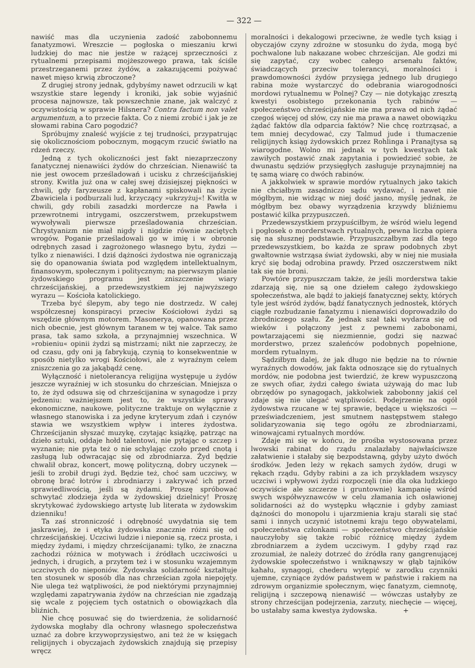— 322 —
nawiść mas dla uczynienia zadość zabobonnemu fanatyzmowi. Wreszcie — pogłoska o mieszaniu krwi ludzkiej do mac nie jestże w rażącej sprzeczności z rytualnemi przepisami mojżeszowego prawa, tak ściśle przestrzeganemi przez żydów, a zakazującemi pożywać nawet mięso krwią zbroczone?
Z drugiej strony jednak, gdybyśmy nawet odrzucili w kąt wszystkie stare legendy i kroniki, jak sobie wyjaśnić procesa najnowsze, tak powszechnie znane, jak walczyć z oczywistością w sprawie Hilsnera? Contra factum non valet argumentum, a to przecie fakta. Co z niemi zrobić i jak je ze słowami rabina Caro pogodzić?
Spróbujmy znaleść wyjście z tej trudności, przypatrując się okolicznościom pobocznym, mogącym rzucić światło na rdzeń rzeczy.
Jedną z tych okoliczności jest fakt niezaprzeczony fanatycznej nienawiści żydów do chrześcian. Nienawiść ta nie jest owocem prześladowań i ucisku z chrześcijańskiej strony. Kwitła już ona w całej swej dzisiejszej piękności w chwili, gdy faryzeusze z kapłanami spiskowali na życie Zbawiciela i podburzali lud, krzyczący »ukrzyżuj«! Kwitła w chwili, gdy robili zasadzki mordercze na Pawła i przewrotnemi intrygami, oszczerstwem, przekupstwem wywoływali pierwsze prześladowania chrześcian. Chrystyanizm nie miał nigdy i nigdzie równie zaciętych wrogów. Poganie prześladowali go w imię i w obronie odrębnych zasad i zagrożonego własnego bytu, żydzi — tylko z nienawiści. I dziś dążności żydostwa nie ograniczają się do opanowania świata pod względem intellektualnym, finansowym, społecznym i politycznym; na pierwszym planie żydowskiego programu jest zniszczenie wiary chrześcijańskiej, a przedewszystkiem jej najwyższego wyrazu — Kościoła katolickiego.
Trzeba być ślepym, aby tego nie dostrzedz. W całej współczesnej konspiracyi przeciw Kościołowi żydzi są wszędzie głównym motorem. Masonerya, opanowana przez nich obecnie, jest głównym taranem w tej walce. Tak samo prasa, tak samo szkoła, a przynajmniej wszechnica. W »robieniu« opinii żydzi są mistrzami; nikt nie zaprzeczy, że od czasu, gdy oni ją fabrykują, czynią to konsekwentnie w sposób nietylko wrogi Kościołowi, ale z wyraźnym celem zniszczenia go za jakąbądź cenę.
Wyłączność i nietolerancya religijna występuje u żydów jeszcze wyraźniej w ich stosunku do chrześcian. Mniejsza o to, że żyd odsuwa się od chrześcijanina w synagodze i przy jedzeniu: ważniejszem jest to, że wszystkie sprawy ekonomiczne, naukowe, polityczne traktuje on wyłącznie z własnego stanowiska i za jedyne kryteryum zdań i czynów stawia we wszystkiem wpływ i interes żydostwa. Chrześcijanin słyszać muzykę, czytając książkę, patrząc na dzieło sztuki, oddaje hołd talentowi, nie pytając o szczep i wyznanie; nie pyta też o nie schylając czoło przed cnotą i zasługą lub odwracając się od zbrodniarza. Żyd będzie chwalił obraz, koncert, mowę polityczną, dobry uczynek — jeśli to zrobił drugi żyd. Będzie też, choć sam uczciwy, w obronę brać łotrów i zbrodniarzy i zakrywać ich przed sprawiedliwością, jeśli są żydami. Proszę spróbować schwytać złodzieja żyda w żydowskiej dzielnicy! Proszę skrytykować żydowskiego artystę lub literata w żydowskim dzienniku!
Ta zaś stronniczość i odrębność uwydatnia się tem jaskrawiej, że i etyka żydowska znacznie różni się od chrześcijańskiej. Uczciwi ludzie i nieponie są, rzecz prosta, i między żydami, i między chrześcijanami: tylko, że znaczna zachodzi różnica w motywach i źródłach uczciwości u jednych, i drugich, a przytem też i w stosunku wzajemnym uczciwych do nieponiów. Żydowska solidarność kształtuje ten stosunek w sposób dla nas chrześcian zgoła niepojęty. Nie ulega też wątpliwości, że pod niektórymi przynajmniej względami zapatrywania żydów na chrześcian nie zgadzają się wcale z pojęciem tych ostatnich o obowiązkach dla bliźnich.
Nie chcę posuwać się do twierdzenia, że solidarność żydowska mogłaby dla ochrony własnego społeczeństwa uznać za dobre krzywoprzysięstwo, ani też że w księgach religijnych i obyczajach żydowskich znajdują się przepisy wręcz
moralności i dekalogowi przeciwne, że wedle tych ksiąg i obyczajów czyny zdrożne w stosunku do żyda, mogą być pochwalone lub nakazane wobec chrześcijan. Ale godzi mi się zapytać, czy wobec całego arsenału faktów, świadczących przeciw tolerancyi, moralności i prawdomowności żydów przysięga jednego lub drugiego rabina może wystarczyć do odebrania wiarogodności mordowi rytualnemu w Polnej? Czy — nie dotykając zresztą kwestyi osobistego przekonania tych rabinów — społeczeństwo chrześcijańskie nie ma prawa od nich żądać czegoś więcej od słów, czy nie ma prawa a nawet obowiązku żądać faktów dla odparcia faktów? Nie chcę roztrząsać, a tem mniej decydować, czy Talmud jude i tłumaczenie religijnych ksiąg żydowskich przez Rohlinga i Pranajtysa są wiarogodne. Wolno mi jednak w tych kwestyach tak zawiłych postawić znak zapytania i powiedzieć sobie, że dwunastu sędziów przysięgłych zasługuje przynajmniej na tę samą wiarę co dwóch rabinów.
A jakkolwiek w sprawie mordów rytualnych jako takich nie chciałbym zasadniczo sądu wydawać, i nawet nie mógłbym, nie widząc w niej dość jasno, myślę jednak, że mógłbym bez obawy wyrządzenia krzywdy bliźniemu postawić kilka przypuszczeń.
Przedewszystkiem przypuściłbym, że wśród wielu legend i pogłosek o morderstwach rytualnych, pewna liczba opiera się na słusznej podstawie. Przypuszczałbym zaś dla tego przedewszystkiem, bo każda ze spraw podobnych zbyt gwałtownie wstrząsa świat żydowski, aby w niej nie musiała kryć się bodaj odrobina prawdy. Przed oszczerstwem nikt tak się nie broni.
Powtóre przypuszczam także, że jeśli morderstwa takie zdarzają się, nie są one dziełem całego żydowskiego społeczeństwa, ale bądź to jakiejś fanatycznej sekty, których tyle jest wśród żydów, bądź fanatycznych jednostek, których ciągłe rozbudzanie fanatyzmu i nienawiści doprowadziło do zbrodniczego szału. Że jednak szał taki wydarza się od wieków i połączony jest z pewnemi zabobonami, powtarzającemi się niezmiennie, godzi się nazwać morderstwo, przez szaleńców podobnych popełnione, mordem rytualnym.
Sądziłbym dalej, że jak długo nie będzie na to równie wyraźnych dowodów, jak fakta odnoszące się do rytualnych mordów, nie podobna jest twierdzić, że krew wypuszczoną ze swych ofiar, żydzi całego świata używają do mac lub obrzędów po synagogach, jakkolwiek zabobonny jakiś cel zdaje się nie ulegać wątpliwości. Podejrzenie na ogół żydowstwa rzucane w tej sprawie, będące u większości — przeświadczeniem, jest smutnem następstwem stałego solidaryzowania się tego ogółu ze zbrodniarzami, winowajcami rytualnych mordów.
Zdaje mi się w końcu, że prośba wystosowana przez lwowski rabinat do rządu znalazłaby najwłaściwsze załatwienie i stałaby się bezpodstawną, gdyby użyto dwóch środków. Jeden leży w rękach samych żydów, drugi w rękach rządu. Gdyby rabini a za ich przykładem wszyscy uczciwi i wpływowi żydzi rozpoczęli (nie dla oka ludzkiego oczywiście ale szczerze i gruntownie) kampanię wśród swych współwyznawców w celu złamania ich osławionej solidarności aż do występku włącznie i gdyby zamiast dążności do monopolu i ujarzmienia kraju starali się stać sami i innych uczynić istotnemi kraju tego obywatelami, społeczeństwa członkami — społeczeństwo chrześcijańskie nauczyłoby się także robić różnicę między żydem zbrodniarzem a żydem uczciwym. I gdyby rząd raz zrozumiał, że należy dotrzeć do źródła rany gangrenującej żydowskie społeczeństwo i wniknąwszy w głąb tajników kahału, synagogi, chederu wytępić w zarodku czynniki ujemne, czyniące żydów państwem w państwie i rakiem na zdrowym organizmie społecznym, więc fanatyzm, ciemnotę, religijną i szczepową nienawiść — wówczas ustałyby ze strony chrześcijan podejrzenia, zarzuty, niechęcie — więcej, bo ustałaby sama kwestya żydowska. +